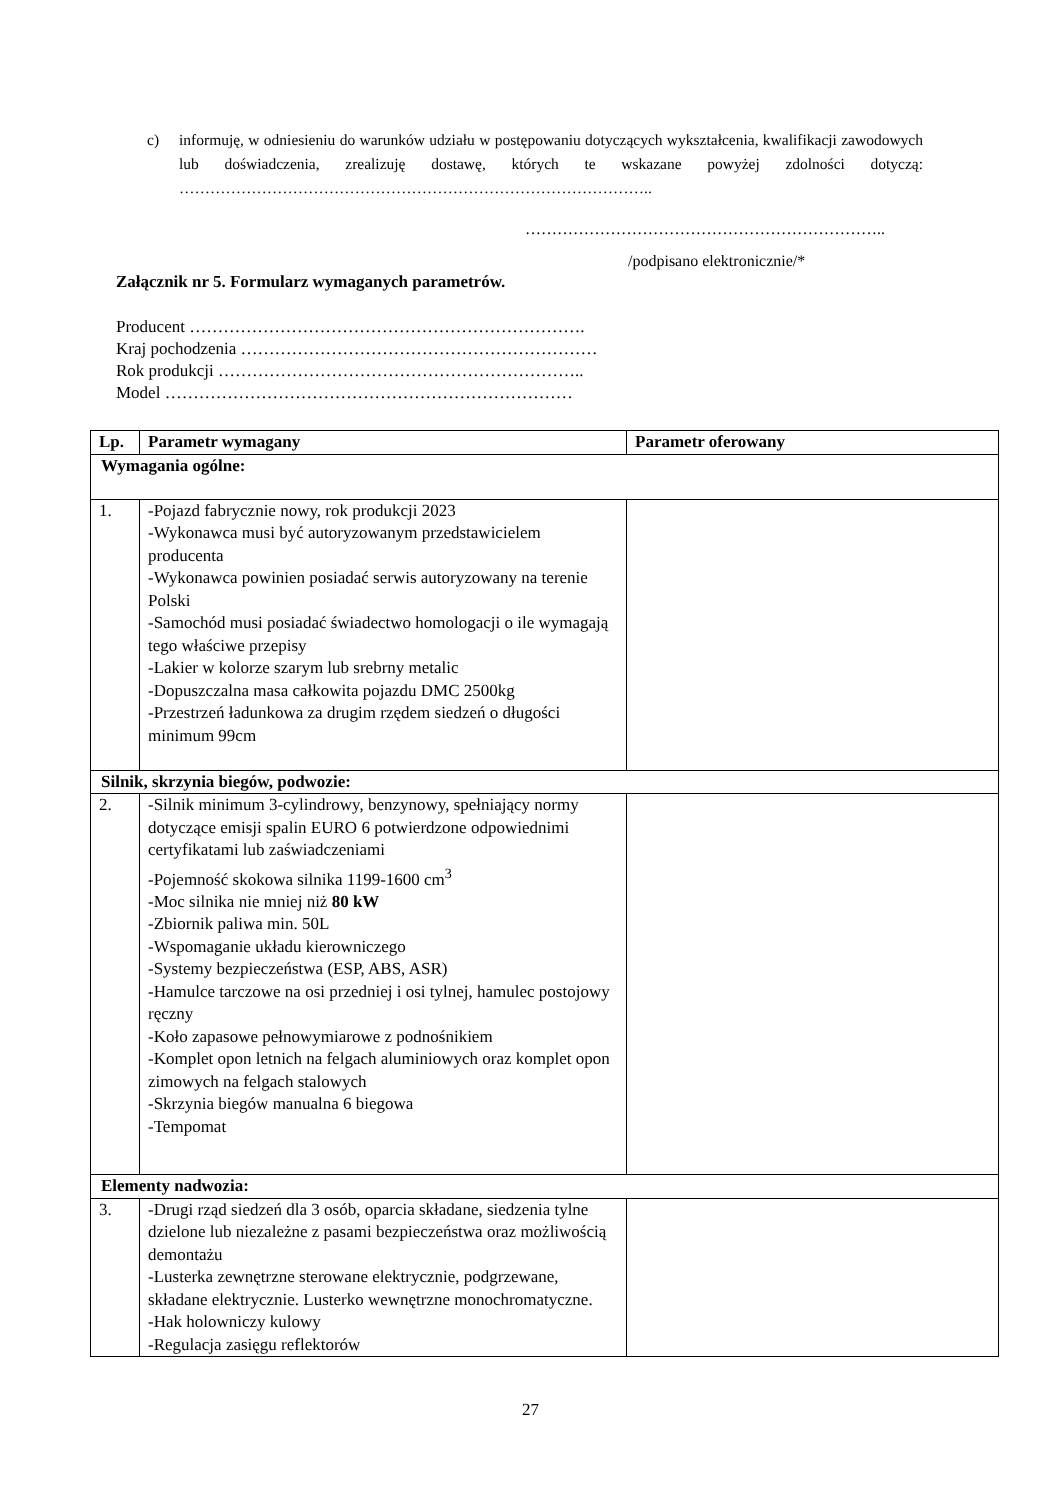c) informuję, w odniesieniu do warunków udziału w postępowaniu dotyczących wykształcenia, kwalifikacji zawodowych lub doświadczenia, zrealizuję dostawę, których te wskazane powyżej zdolności dotyczą: ………………………………………………………………………………..
…………………………………………………………..
/podpisano elektronicznie/*
Załącznik nr 5. Formularz wymaganych parametrów.
Producent …………………………………………………………….
Kraj pochodzenia ………………………………………………………
Rok produkcji ………………………………………………………..
Model ………………………………………………………………
| Lp. | Parametr wymagany | Parametr oferowany |
| --- | --- | --- |
| Wymagania ogólne: | | |
| 1. | -Pojazd fabrycznie nowy, rok produkcji 2023 -Wykonawca musi być autoryzowanym przedstawicielem producenta -Wykonawca powinien posiadać serwis autoryzowany na terenie Polski -Samochód musi posiadać świadectwo homologacji o ile wymagają tego właściwe przepisy -Lakier w kolorze szarym lub srebrny metalic -Dopuszczalna masa całkowita pojazdu DMC 2500kg -Przestrzeń ładunkowa za drugim rzędem siedzeń o długości minimum 99cm | |
| Silnik, skrzynia biegów, podwozie: | | |
| 2. | -Silnik minimum 3-cylindrowy, benzynowy, spełniający normy dotyczące emisji spalin EURO 6 potwierdzone odpowiednimi certyfikatami lub zaświadczeniami -Pojemność skokowa silnika 1199-1600 cm<sup>3</sup> -Moc silnika nie mniej niż 80 kW -Zbiornik paliwa min. 50L -Wspomaganie układu kierowniczego -Systemy bezpieczeństwa (ESP, ABS, ASR) -Hamulce tarczowe na osi przedniej i osi tylnej, hamulec postojowy ręczny -Koło zapasowe pełnowymiarowe z podnośnikiem -Komplet opon letnich na felgach aluminiowych oraz komplet opon zimowych na felgach stalowych -Skrzynia biegów manualna 6 biegowa -Tempomat | |
| Elementy nadwozia: | | |
| 3. | -Drugi rząd siedzeń dla 3 osób, oparcia składane, siedzenia tylne dzielone lub niezależne z pasami bezpieczeństwa oraz możliwością demontażu -Lusterka zewnętrzne sterowane elektrycznie, podgrzewane, składane elektrycznie. Lusterko wewnętrzne monochromatyczne. -Hak holowniczy kulowy -Regulacja zasięgu reflektorów | |
27